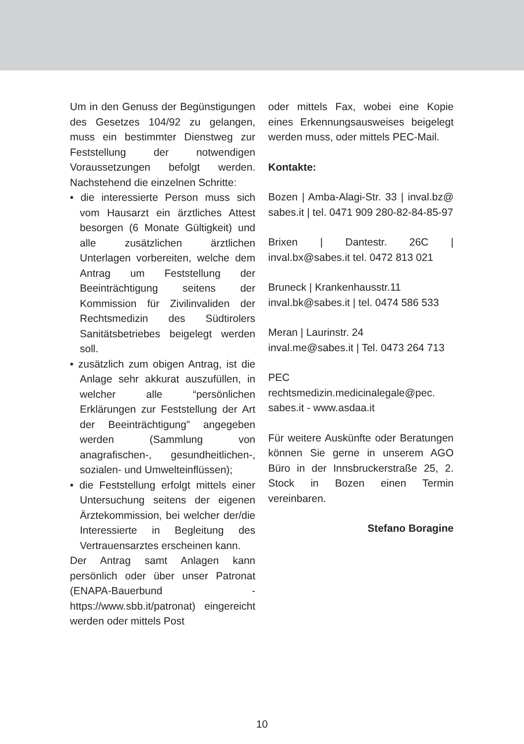Um in den Genuss der Begünstigungen des Gesetzes 104/92 zu gelangen, muss ein bestimmter Dienstweg zur Feststellung der notwendigen Voraussetzungen befolgt werden. Nachstehend die einzelnen Schritte:
• die interessierte Person muss sich vom Hausarzt ein ärztliches Attest besorgen (6 Monate Gültigkeit) und alle zusätzlichen ärztlichen Unterlagen vorbereiten, welche dem Antrag um Feststellung der Beeinträchtigung seitens der Kommission für Zivilinvaliden der Rechtsmedizin des Südtirolers Sanitätsbetriebes beigelegt werden soll.
• zusätzlich zum obigen Antrag, ist die Anlage sehr akkurat auszufüllen, in welcher alle “persönlichen Erklärungen zur Feststellung der Art der Beeinträchtigung” angegeben werden (Sammlung von anagrafischen-, gesundheitlichen-, sozialen- und Umwelteinflüssen);
• die Feststellung erfolgt mittels einer Untersuchung seitens der eigenen Ärztekommission, bei welcher der/die Interessierte in Begleitung des Vertrauensarztes erscheinen kann.
Der Antrag samt Anlagen kann persönlich oder über unser Patronat (ENAPA-Bauerbund - https://www.sbb.it/patronat) eingereicht werden oder mittels Post
oder mittels Fax, wobei eine Kopie eines Erkennungsausweises beigelegt werden muss, oder mittels PEC-Mail.
Kontakte:
Bozen | Amba-Alagi-Str. 33 | inval.bz@ sabes.it | tel. 0471 909 280-82-84-85-97
Brixen | Dantestr. 26C | inval.bx@sabes.it tel. 0472 813 021
Bruneck | Krankenhausstr.11
inval.bk@sabes.it | tel. 0474 586 533
Meran | Laurinstr. 24
inval.me@sabes.it | Tel. 0473 264 713
PEC rechtsmedizin.medicinalegale@pec. sabes.it - www.asdaa.it
Für weitere Auskünfte oder Beratungen können Sie gerne in unserem AGO Büro in der Innsbruckerstraße 25, 2. Stock in Bozen einen Termin vereinbaren.
Stefano Boragine
10